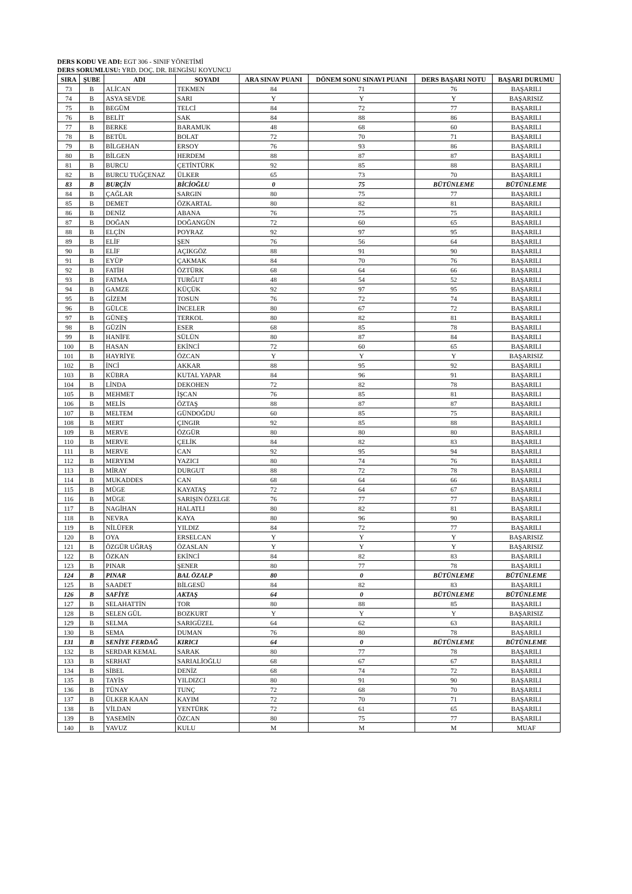DERS KODU VE ADI: EGT 306 - SINIF YÖNETİMİ
DERS SORUMLUSU: YRD. DOÇ. DR. BENGİSU KOYUNCU
| SIRA | ŞUBE | ADI | SOYADI | ARA SINAV PUANI | DÖNEM SONU SINAVI PUANI | DERS BAŞARI NOTU | BAŞARI DURUMU |
| --- | --- | --- | --- | --- | --- | --- | --- |
| 73 | B | ALİCAN | TEKMEN | 84 | 71 | 76 | BAŞARILI |
| 74 | B | ASYA SEVDE | SARI | Y | Y | Y | BAŞARISIZ |
| 75 | B | BEGÜM | TELCİ | 84 | 72 | 77 | BAŞARILI |
| 76 | B | BELİT | SAK | 84 | 88 | 86 | BAŞARILI |
| 77 | B | BERKE | BARAMUK | 48 | 68 | 60 | BAŞARILI |
| 78 | B | BETÜL | BOLAT | 72 | 70 | 71 | BAŞARILI |
| 79 | B | BİLGEHAN | ERSOY | 76 | 93 | 86 | BAŞARILI |
| 80 | B | BİLGEN | HERDEM | 88 | 87 | 87 | BAŞARILI |
| 81 | B | BURCU | ÇETİNTÜRK | 92 | 85 | 88 | BAŞARILI |
| 82 | B | BURCU TUĞÇENAZ | ÜLKER | 65 | 73 | 70 | BAŞARILI |
| 83 | B | BURÇİN | BİCİOĞLU | 0 | 75 | BÜTÜNLEME | BÜTÜNLEME |
| 84 | B | ÇAĞLAR | SARGIN | 80 | 75 | 77 | BAŞARILI |
| 85 | B | DEMET | ÖZKARTAL | 80 | 82 | 81 | BAŞARILI |
| 86 | B | DENİZ | ABANA | 76 | 75 | 75 | BAŞARILI |
| 87 | B | DOĞAN | DOĞANGÜN | 72 | 60 | 65 | BAŞARILI |
| 88 | B | ELÇİN | POYRAZ | 92 | 97 | 95 | BAŞARILI |
| 89 | B | ELİF | ŞEN | 76 | 56 | 64 | BAŞARILI |
| 90 | B | ELİF | AÇIKGÖZ | 88 | 91 | 90 | BAŞARILI |
| 91 | B | EYÜP | ÇAKMAK | 84 | 70 | 76 | BAŞARILI |
| 92 | B | FATİH | ÖZTÜRK | 68 | 64 | 66 | BAŞARILI |
| 93 | B | FATMA | TURĞUT | 48 | 54 | 52 | BAŞARILI |
| 94 | B | GAMZE | KÜÇÜK | 92 | 97 | 95 | BAŞARILI |
| 95 | B | GİZEM | TOSUN | 76 | 72 | 74 | BAŞARILI |
| 96 | B | GÜLCE | İNCELER | 80 | 67 | 72 | BAŞARILI |
| 97 | B | GÜNEŞ | TERKOL | 80 | 82 | 81 | BAŞARILI |
| 98 | B | GÜZİN | ESER | 68 | 85 | 78 | BAŞARILI |
| 99 | B | HANİFE | SÜLÜN | 80 | 87 | 84 | BAŞARILI |
| 100 | B | HASAN | EKİNCİ | 72 | 60 | 65 | BAŞARILI |
| 101 | B | HAYRİYE | ÖZCAN | Y | Y | Y | BAŞARISIZ |
| 102 | B | İNCİ | AKKAR | 88 | 95 | 92 | BAŞARILI |
| 103 | B | KÜBRA | KUTAL YAPAR | 84 | 96 | 91 | BAŞARILI |
| 104 | B | LİNDA | DEKOHEN | 72 | 82 | 78 | BAŞARILI |
| 105 | B | MEHMET | İŞCAN | 76 | 85 | 81 | BAŞARILI |
| 106 | B | MELİS | ÖZTAŞ | 88 | 87 | 87 | BAŞARILI |
| 107 | B | MELTEM | GÜNDOĞDU | 60 | 85 | 75 | BAŞARILI |
| 108 | B | MERT | ÇINGIR | 92 | 85 | 88 | BAŞARILI |
| 109 | B | MERVE | ÖZGÜR | 80 | 80 | 80 | BAŞARILI |
| 110 | B | MERVE | ÇELİK | 84 | 82 | 83 | BAŞARILI |
| 111 | B | MERVE | CAN | 92 | 95 | 94 | BAŞARILI |
| 112 | B | MERYEM | YAZICI | 80 | 74 | 76 | BAŞARILI |
| 113 | B | MİRAY | DURGUT | 88 | 72 | 78 | BAŞARILI |
| 114 | B | MUKADDES | CAN | 68 | 64 | 66 | BAŞARILI |
| 115 | B | MÜGE | KAYATAŞ | 72 | 64 | 67 | BAŞARILI |
| 116 | B | MÜGE | SARIŞIN ÖZELGE | 76 | 77 | 77 | BAŞARILI |
| 117 | B | NAGİHAN | HALATLI | 80 | 82 | 81 | BAŞARILI |
| 118 | B | NEVRA | KAYA | 80 | 96 | 90 | BAŞARILI |
| 119 | B | NİLÜFER | YILDIZ | 84 | 72 | 77 | BAŞARILI |
| 120 | B | OYA | ERSELCAN | Y | Y | Y | BAŞARISIZ |
| 121 | B | ÖZGÜR UĞRAŞ | ÖZASLAN | Y | Y | Y | BAŞARISIZ |
| 122 | B | ÖZKAN | EKİNCİ | 84 | 82 | 83 | BAŞARILI |
| 123 | B | PINAR | ŞENER | 80 | 77 | 78 | BAŞARILI |
| 124 | B | PINAR | BAL ÖZALP | 80 | 0 | BÜTÜNLEME | BÜTÜNLEME |
| 125 | B | SAADET | BİLGESÜ | 84 | 82 | 83 | BAŞARILI |
| 126 | B | SAFİYE | AKTAŞ | 64 | 0 | BÜTÜNLEME | BÜTÜNLEME |
| 127 | B | SELAHATTİN | TOR | 80 | 88 | 85 | BAŞARILI |
| 128 | B | SELEN GÜL | BOZKURT | Y | Y | Y | BAŞARISIZ |
| 129 | B | SELMA | SARIGÜZEL | 64 | 62 | 63 | BAŞARILI |
| 130 | B | SEMA | DUMAN | 76 | 80 | 78 | BAŞARILI |
| 131 | B | SENİYE FERDAĞ | KIRICI | 64 | 0 | BÜTÜNLEME | BÜTÜNLEME |
| 132 | B | SERDAR KEMAL | SARAK | 80 | 77 | 78 | BAŞARILI |
| 133 | B | SERHAT | SARIALİOĞLU | 68 | 67 | 67 | BAŞARILI |
| 134 | B | SİBEL | DENİZ | 68 | 74 | 72 | BAŞARILI |
| 135 | B | TAYİS | YILDIZCI | 80 | 91 | 90 | BAŞARILI |
| 136 | B | TÜNAY | TUNÇ | 72 | 68 | 70 | BAŞARILI |
| 137 | B | ÜLKER KAAN | KAYIM | 72 | 70 | 71 | BAŞARILI |
| 138 | B | VİLDAN | YENTÜRK | 72 | 61 | 65 | BAŞARILI |
| 139 | B | YASEMİN | ÖZCAN | 80 | 75 | 77 | BAŞARILI |
| 140 | B | YAVUZ | KULU | M | M | M | MUAF |